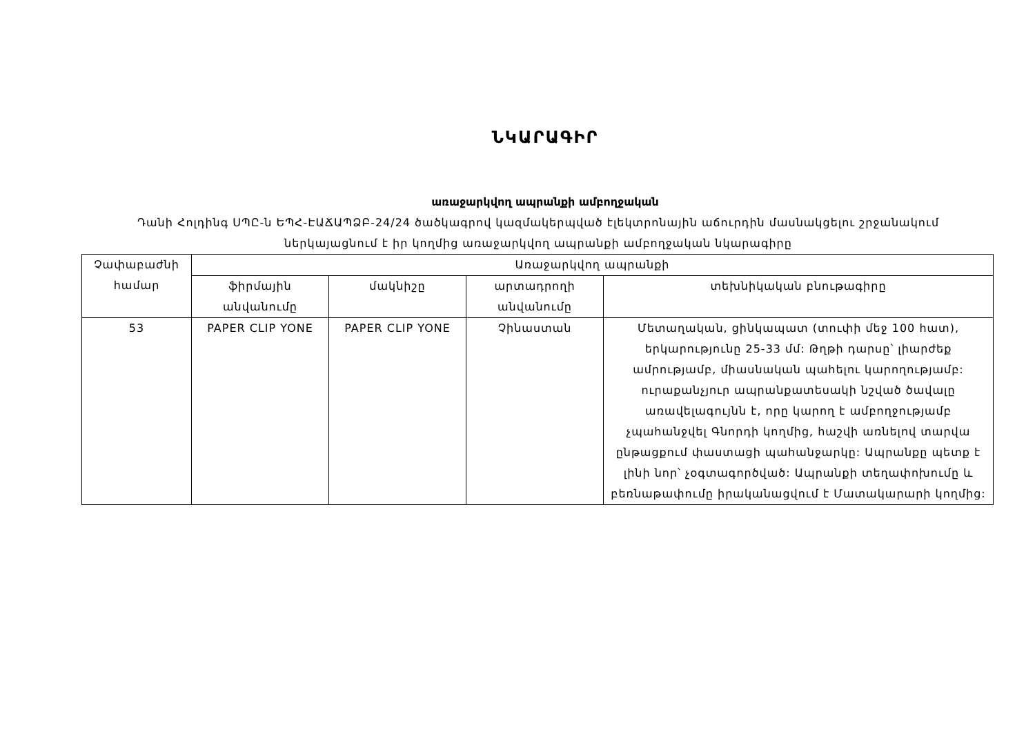ՆԿԱՐԱԳԻՐ
առաջարկվող ապրանքի ամբողջական
Դանի Հոլդինգ ՍՊԸ-ն ԵՊՀ-ԷԱՃԱՊՁԲ-24/24 ծածկագրով կազմակերպված էլեկտրոնային աճուրդին մասնակցելու շրջանակում ներկայացնում է իր կողմից առաջարկվող ապրանքի ամբողջական նկարագիրը
| Չափաբաժնի համար | Առաջարկվող ապրանքի | | | |
| --- | --- | --- | --- | --- |
| | ֆիրմային անվանումը | մակնիշը | արտադրողի անվանումը | տեխնիկական բնութագիրը |
| 53 | PAPER CLIP YONE | PAPER CLIP YONE | Չինաստան | Մետաղական, ցինկապատ (տուփի մեջ 100 հատ), երկարությունը 25-33 մմ: Թղթի դարսը՝ լիարժեք ամրությամբ, միասնական պահելու կարողությամբ: ուրաքանչյուր ապրանքատեսակի նշված ծավալը առավելագույնն է, որը կարող է ամբողջությամբ չպահանջվել Գնորդի կողմից, հաշվի առնելով տարվա ընթացքում փաստացի պահանջարկը: Ապրանքը պետք է լինի նոր՝ չօգտագործված: Ապրանքի տեղափոխումը և բեռնաթափումը իրականացվում է Մատակարարի կողմից: |